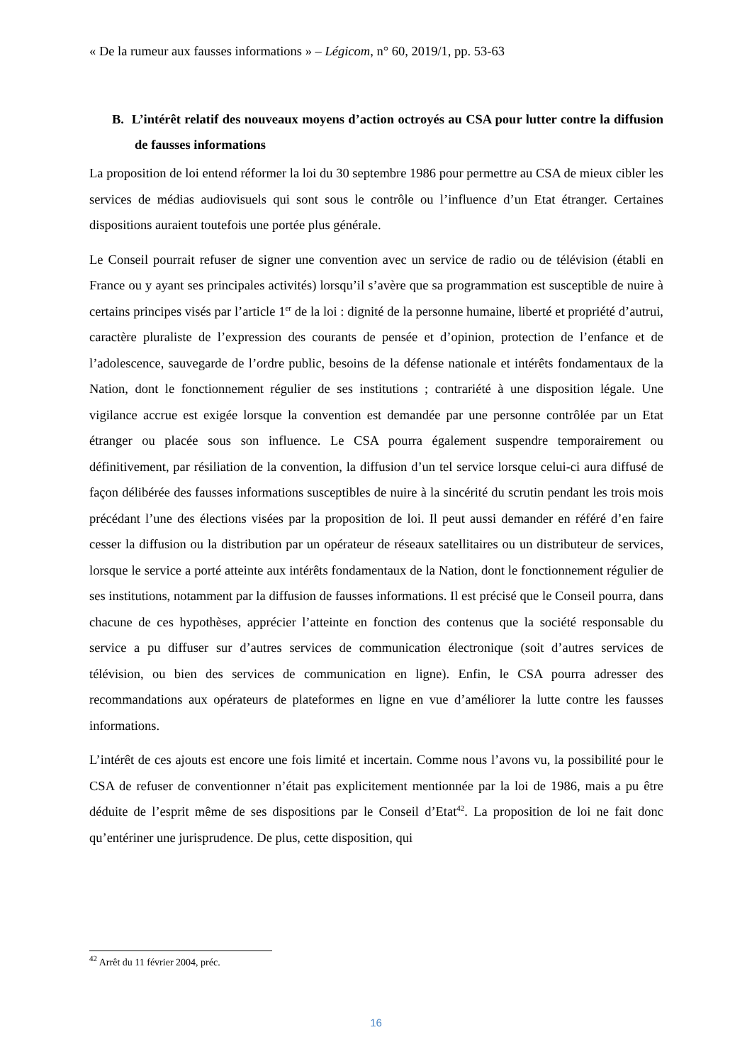« De la rumeur aux fausses informations » – Légicom, n° 60, 2019/1, pp. 53-63
B. L’intérêt relatif des nouveaux moyens d’action octroyés au CSA pour lutter contre la diffusion de fausses informations
La proposition de loi entend réformer la loi du 30 septembre 1986 pour permettre au CSA de mieux cibler les services de médias audiovisuels qui sont sous le contrôle ou l’influence d’un Etat étranger. Certaines dispositions auraient toutefois une portée plus générale.
Le Conseil pourrait refuser de signer une convention avec un service de radio ou de télévision (établi en France ou y ayant ses principales activités) lorsqu’il s’avère que sa programmation est susceptible de nuire à certains principes visés par l’article 1<sup>er</sup> de la loi : dignité de la personne humaine, liberté et propriété d’autrui, caractère pluraliste de l’expression des courants de pensée et d’opinion, protection de l’enfance et de l’adolescence, sauvegarde de l’ordre public, besoins de la défense nationale et intérêts fondamentaux de la Nation, dont le fonctionnement régulier de ses institutions ; contrariété à une disposition légale. Une vigilance accrue est exigée lorsque la convention est demandée par une personne contrôlée par un Etat étranger ou placée sous son influence. Le CSA pourra également suspendre temporairement ou définitivement, par résiliation de la convention, la diffusion d’un tel service lorsque celui-ci aura diffusé de façon délibérée des fausses informations susceptibles de nuire à la sincérité du scrutin pendant les trois mois précédant l’une des élections visées par la proposition de loi. Il peut aussi demander en référé d’en faire cesser la diffusion ou la distribution par un opérateur de réseaux satellitaires ou un distributeur de services, lorsque le service a porté atteinte aux intérêts fondamentaux de la Nation, dont le fonctionnement régulier de ses institutions, notamment par la diffusion de fausses informations. Il est précisé que le Conseil pourra, dans chacune de ces hypothèses, apprécier l’atteinte en fonction des contenus que la société responsable du service a pu diffuser sur d’autres services de communication électronique (soit d’autres services de télévision, ou bien des services de communication en ligne). Enfin, le CSA pourra adresser des recommandations aux opérateurs de plateformes en ligne en vue d’améliorer la lutte contre les fausses informations.
L’intérêt de ces ajouts est encore une fois limité et incertain. Comme nous l’avons vu, la possibilité pour le CSA de refuser de conventionner n’était pas explicitement mentionnée par la loi de 1986, mais a pu être déduite de l’esprit même de ses dispositions par le Conseil d’Etat<sup>42</sup>. La proposition de loi ne fait donc qu’entériner une jurisprudence. De plus, cette disposition, qui
<sup>42</sup> Arrêt du 11 février 2004, préc.
16